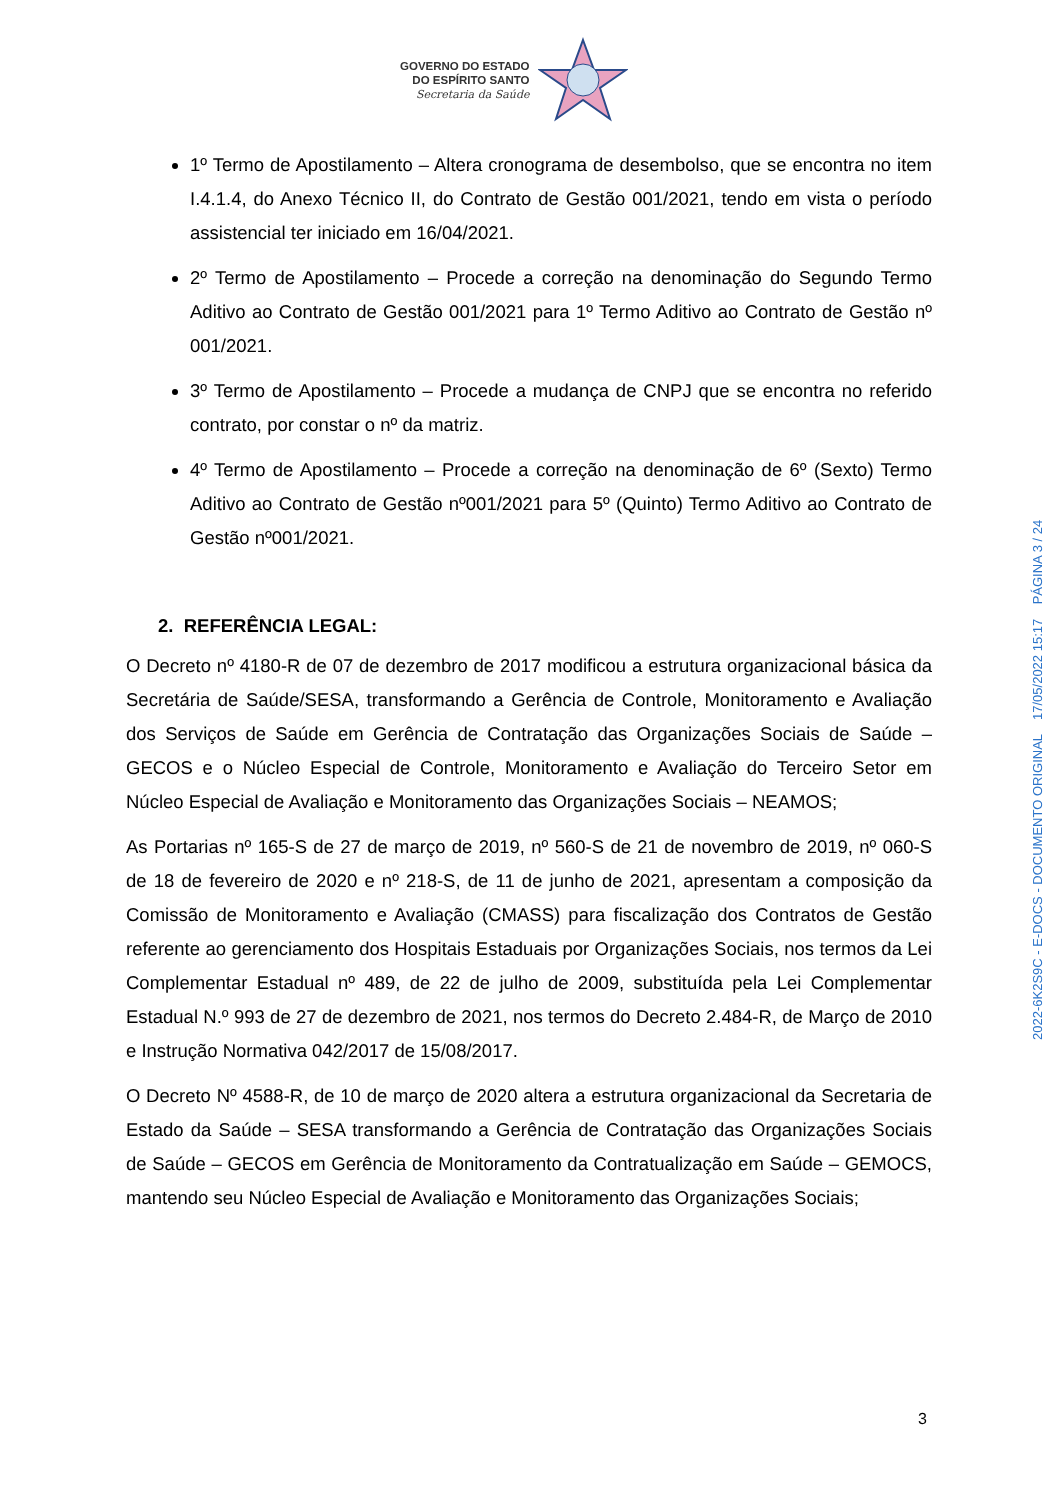GOVERNO DO ESTADO
DO ESPÍRITO SANTO
Secretaria da Saúde
1º Termo de Apostilamento – Altera cronograma de desembolso, que se encontra no item I.4.1.4, do Anexo Técnico II, do Contrato de Gestão 001/2021, tendo em vista o período assistencial ter iniciado em 16/04/2021.
2º Termo de Apostilamento – Procede a correção na denominação do Segundo Termo Aditivo ao Contrato de Gestão 001/2021 para 1º Termo Aditivo ao Contrato de Gestão nº 001/2021.
3º Termo de Apostilamento – Procede a mudança de CNPJ que se encontra no referido contrato, por constar o nº da matriz.
4º Termo de Apostilamento – Procede a correção na denominação de 6º (Sexto) Termo Aditivo ao Contrato de Gestão nº001/2021 para 5º (Quinto) Termo Aditivo ao Contrato de Gestão nº001/2021.
2. REFERÊNCIA LEGAL:
O Decreto nº 4180-R de 07 de dezembro de 2017 modificou a estrutura organizacional básica da Secretária de Saúde/SESA, transformando a Gerência de Controle, Monitoramento e Avaliação dos Serviços de Saúde em Gerência de Contratação das Organizações Sociais de Saúde – GECOS e o Núcleo Especial de Controle, Monitoramento e Avaliação do Terceiro Setor em Núcleo Especial de Avaliação e Monitoramento das Organizações Sociais – NEAMOS;
As Portarias nº 165-S de 27 de março de 2019, nº 560-S de 21 de novembro de 2019, nº 060-S de 18 de fevereiro de 2020 e nº 218-S, de 11 de junho de 2021, apresentam a composição da Comissão de Monitoramento e Avaliação (CMASS) para fiscalização dos Contratos de Gestão referente ao gerenciamento dos Hospitais Estaduais por Organizações Sociais, nos termos da Lei Complementar Estadual nº 489, de 22 de julho de 2009, substituída pela Lei Complementar Estadual N.º 993 de 27 de dezembro de 2021, nos termos do Decreto 2.484-R, de Março de 2010 e Instrução Normativa 042/2017 de 15/08/2017.
O Decreto Nº 4588-R, de 10 de março de 2020 altera a estrutura organizacional da Secretaria de Estado da Saúde – SESA transformando a Gerência de Contratação das Organizações Sociais de Saúde – GECOS em Gerência de Monitoramento da Contratualização em Saúde – GEMOCS, mantendo seu Núcleo Especial de Avaliação e Monitoramento das Organizações Sociais;
2022-6K2S9C - E-DOCS - DOCUMENTO ORIGINAL 17/05/2022 15:17 PÁGINA 3 / 24
3